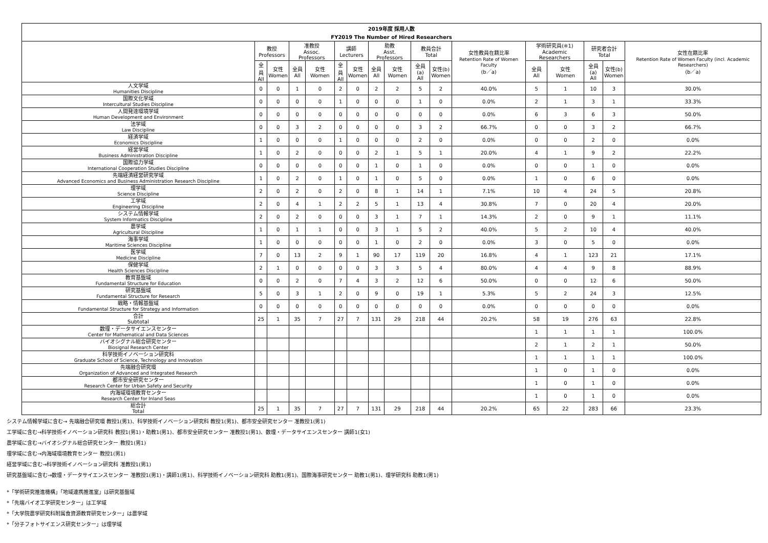| 2019年度 採用人数 | | | | | | | | | | | | | | | | |
| --- | --- | --- | --- | --- | --- | --- | --- | --- | --- | --- | --- | --- | --- | --- | --- | --- |
| FY2019 The Number of Hired Researchers | | | | | | | | | | | | | | | | |
| | 教授 Professors | | 准教授 Assoc. Professors | | 講師 Lecturers | | 助教 Asst. Professors | | 教員合計 Total | | 女性教員在籍比率 Retention Rate of Women Faculty (b／a) | 学術研究員(※1) Academic Researchers | | 研究者合計 Total | | 女性在籍比率 Retention Rate of Women Faculty (incl. Academic Researchers) (b／a) |
| | 全員 All | 女性 Women | 全員 All | 女性 Women | 全員 All | 女性 Women | 全員 All | 女性 Women | 全員(a) All | 女性(b) Women | | 全員 All | 女性 Women | 全員(a) All | 女性(b) Women | |
| 人文学域 Humanities Discipline | 0 | 0 | 1 | 0 | 2 | 0 | 2 | 2 | 5 | 2 | 40.0% | 5 | 1 | 10 | 3 | 30.0% |
| 国際文化学域 Intercultural Studies Discipline | 0 | 0 | 0 | 0 | 1 | 0 | 0 | 0 | 1 | 0 | 0.0% | 2 | 1 | 3 | 1 | 33.3% |
| 人間発達環境学域 Human Development and Environment | 0 | 0 | 0 | 0 | 0 | 0 | 0 | 0 | 0 | 0 | 0.0% | 6 | 3 | 6 | 3 | 50.0% |
| 法学域 Law Discipline | 0 | 0 | 3 | 2 | 0 | 0 | 0 | 0 | 3 | 2 | 66.7% | 0 | 0 | 3 | 2 | 66.7% |
| 経済学域 Economics Discipline | 1 | 0 | 0 | 0 | 1 | 0 | 0 | 0 | 2 | 0 | 0.0% | 0 | 0 | 2 | 0 | 0.0% |
| 経営学域 Business Administration Discipline | 1 | 0 | 2 | 0 | 0 | 0 | 2 | 1 | 5 | 1 | 20.0% | 4 | 1 | 9 | 2 | 22.2% |
| 国際協力学域 International Cooperation Studies Discipline | 0 | 0 | 0 | 0 | 0 | 0 | 1 | 0 | 1 | 0 | 0.0% | 0 | 0 | 1 | 0 | 0.0% |
| 先端経済経営研究学域 Advanced Economics and Business Administration Research Discipline | 1 | 0 | 2 | 0 | 1 | 0 | 1 | 0 | 5 | 0 | 0.0% | 1 | 0 | 6 | 0 | 0.0% |
| 理学域 Science Discipline | 2 | 0 | 2 | 0 | 2 | 0 | 8 | 1 | 14 | 1 | 7.1% | 10 | 4 | 24 | 5 | 20.8% |
| 工学域 Engineering Discipline | 2 | 0 | 4 | 1 | 2 | 2 | 5 | 1 | 13 | 4 | 30.8% | 7 | 0 | 20 | 4 | 20.0% |
| システム情報学域 System Informatics Discipline | 2 | 0 | 2 | 0 | 0 | 0 | 3 | 1 | 7 | 1 | 14.3% | 2 | 0 | 9 | 1 | 11.1% |
| 農学域 Agricultural Discipline | 1 | 0 | 1 | 1 | 0 | 0 | 3 | 1 | 5 | 2 | 40.0% | 5 | 2 | 10 | 4 | 40.0% |
| 海事学域 Maritime Sciences Discipline | 1 | 0 | 0 | 0 | 0 | 0 | 1 | 0 | 2 | 0 | 0.0% | 3 | 0 | 5 | 0 | 0.0% |
| 医学域 Medicine Discipline | 7 | 0 | 13 | 2 | 9 | 1 | 90 | 17 | 119 | 20 | 16.8% | 4 | 1 | 123 | 21 | 17.1% |
| 保健学域 Health Sciences Discipline | 2 | 1 | 0 | 0 | 0 | 0 | 3 | 3 | 5 | 4 | 80.0% | 4 | 4 | 9 | 8 | 88.9% |
| 教育基盤域 Fundamental Structure for Education | 0 | 0 | 2 | 0 | 7 | 4 | 3 | 2 | 12 | 6 | 50.0% | 0 | 0 | 12 | 6 | 50.0% |
| 研究基盤域 Fundamental Structure for Research | 5 | 0 | 3 | 1 | 2 | 0 | 9 | 0 | 19 | 1 | 5.3% | 5 | 2 | 24 | 3 | 12.5% |
| 戦略・情報基盤域 Fundamental Structure for Strategy and Information | 0 | 0 | 0 | 0 | 0 | 0 | 0 | 0 | 0 | 0 | 0.0% | 0 | 0 | 0 | 0 | 0.0% |
| 合計 Subtotal | 25 | 1 | 35 | 7 | 27 | 7 | 131 | 29 | 218 | 44 | 20.2% | 58 | 19 | 276 | 63 | 22.8% |
| 数理・データサイエンスセンター Center for Mathematical and Data Sciences | | | | | | | | | | | | 1 | 1 | 1 | 1 | 100.0% |
| バイオシグナル総合研究センター Biosignal Research Center | | | | | | | | | | | | 2 | 1 | 2 | 1 | 50.0% |
| 科学技術イノベーション研究科 Graduate School of Science, Technology and Innovation | | | | | | | | | | | | 1 | 1 | 1 | 1 | 100.0% |
| 先端融合研究環 Organization of Advanced and Integrated Research | | | | | | | | | | | | 1 | 0 | 1 | 0 | 0.0% |
| 都市安全研究センター Research Center for Urban Safety and Security | | | | | | | | | | | | 1 | 0 | 1 | 0 | 0.0% |
| 内海域環境教育センター Research Center for Inland Seas | | | | | | | | | | | | 1 | 0 | 1 | 0 | 0.0% |
| 総合計 Total | 25 | 1 | 35 | 7 | 27 | 7 | 131 | 29 | 218 | 44 | 20.2% | 65 | 22 | 283 | 66 | 23.3% |
システム情報学域に含む→ 先端融合研究環 教授1(男1)、科学技術イノベーション研究科 教授1(男1)、都市安全研究センター 准教授1(男1)
工学域に含む→科学技術イノベーション研究科 教授1(男1)・助教1(男1)、都市安全研究センター 准教授1(男1)、数理・データサイエンスセンター 講師1(女1)
農学域に含む→バイオシグナル総合研究センター 教授1(男1)
理学域に含む→内海域環境教育センター 教授1(男1)
経営学域に含む→科学技術イノベーション研究科 准教授1(男1)
研究基盤域に含む→数理・データサイエンスセンター 准教授1(男1)・講師1(男1)、科学技術イノベーション研究科 助教1(男1)、国際海事研究センター 助教1(男1)、理学研究科 助教1(男1)
*「学術研究推進機構」「地域連携推進室」は研究基盤域
*「先端バイオ工学研究センター」は工学域
*「大学院農学研究科附属食資源教育研究センター」は農学域
*「分子フォトサイエンス研究センター」は理学域